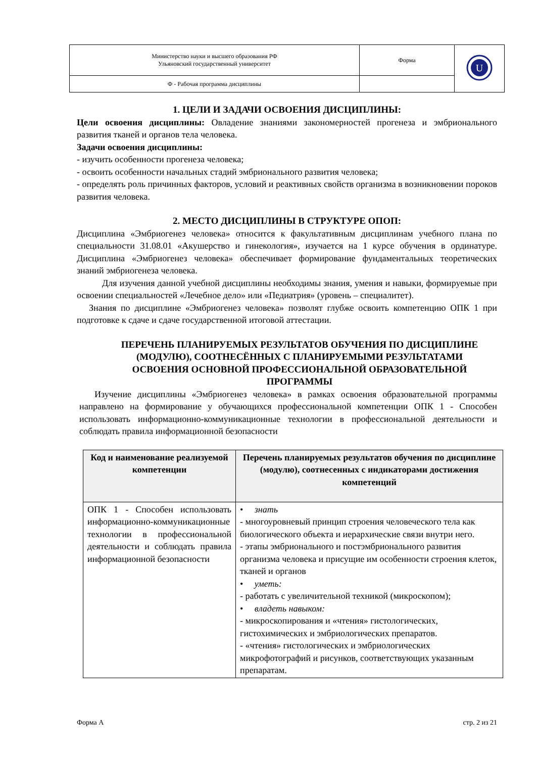| Министерство науки и высшего образования РФ Ульяновский государственный университет | Форма | U |
| Ф - Рабочая программа дисциплины | | |
1. ЦЕЛИ И ЗАДАЧИ ОСВОЕНИЯ ДИСЦИПЛИНЫ:
Цели освоения дисциплины: Овладение знаниями закономерностей прогенеза и эмбрионального развития тканей и органов тела человека.
Задачи освоения дисциплины:
- изучить особенности прогенеза человека;
- освоить особенности начальных стадий эмбрионального развития человека;
- определять роль причинных факторов, условий и реактивных свойств организма в возникновении пороков развития человека.
2. МЕСТО ДИСЦИПЛИНЫ В СТРУКТУРЕ ОПОП:
Дисциплина «Эмбриогенез человека» относится к факультативным дисциплинам учебного плана по специальности 31.08.01 «Акушерство и гинекология», изучается на 1 курсе обучения в ординатуре. Дисциплина «Эмбриогенез человека» обеспечивает формирование фундаментальных теоретических знаний эмбриогенеза человека.
Для изучения данной учебной дисциплины необходимы знания, умения и навыки, формируемые при освоении специальностей «Лечебное дело» или «Педиатрия» (уровень – специалитет).
Знания по дисциплине «Эмбриогенез человека» позволят глубже освоить компетенцию ОПК 1 при подготовке к сдаче и сдаче государственной итоговой аттестации.
ПЕРЕЧЕНЬ ПЛАНИРУЕМЫХ РЕЗУЛЬТАТОВ ОБУЧЕНИЯ ПО ДИСЦИПЛИНЕ (МОДУЛЮ), СООТНЕСЁННЫХ С ПЛАНИРУЕМЫМИ РЕЗУЛЬТАТАМИ ОСВОЕНИЯ ОСНОВНОЙ ПРОФЕССИОНАЛЬНОЙ ОБРАЗОВАТЕЛЬНОЙ ПРОГРАММЫ
Изучение дисциплины «Эмбриогенез человека» в рамках освоения образовательной программы направлено на формирование у обучающихся профессиональной компетенции ОПК 1 - Способен использовать информационно-коммуникационные технологии в профессиональной деятельности и соблюдать правила информационной безопасности
| Код и наименование реализуемой компетенции | Перечень планируемых результатов обучения по дисциплине (модулю), соотнесенных с индикаторами достижения компетенций |
| --- | --- |
| ОПК 1 - Способен использовать информационно-коммуникационные технологии в профессиональной деятельности и соблюдать правила информационной безопасности | • знать - многоуровневый принцип строения человеческого тела как биологического объекта и иерархические связи внутри него. - этапы эмбрионального и постэмбрионального развития организма человека и присущие им особенности строения клеток, тканей и органов • уметь: - работать с увеличительной техникой (микроскопом); • владеть навыком: - микроскопирования и «чтения» гистологических, гистохимических и эмбриологических препаратов. - «чтения» гистологических и эмбриологических микрофотографий и рисунков, соответствующих указанным препаратам. |
Форма А стр. 2 из 21